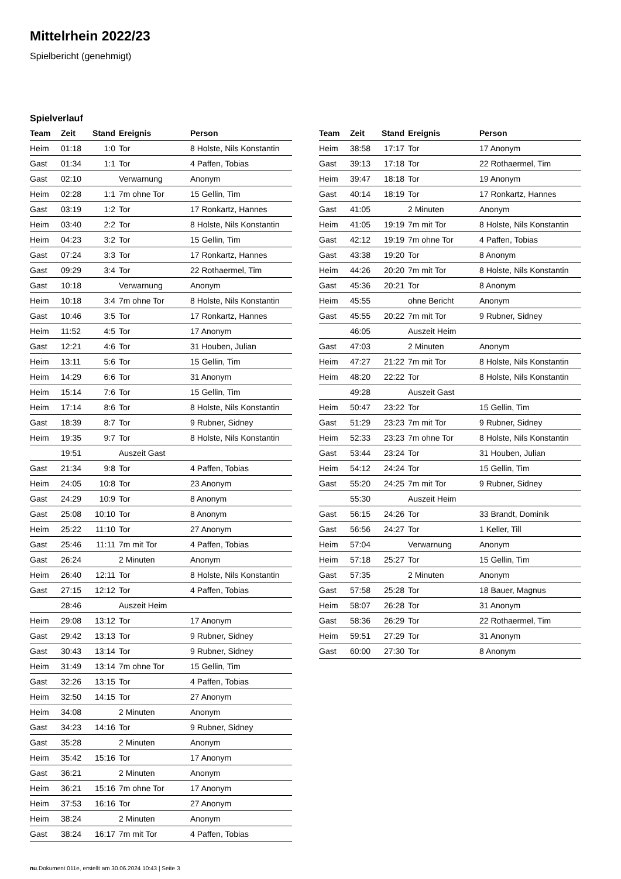Mittelrhein 2022/23
Spielbericht (genehmigt)
Spielverlauf
| Team | Zeit | Stand | Ereignis | Person |
| --- | --- | --- | --- | --- |
| Heim | 01:18 | 1:0 | Tor | 8 Holste, Nils Konstantin |
| Gast | 01:34 | 1:1 | Tor | 4 Paffen, Tobias |
| Gast | 02:10 | | Verwarnung | Anonym |
| Heim | 02:28 | 1:1 | 7m ohne Tor | 15 Gellin, Tim |
| Gast | 03:19 | 1:2 | Tor | 17 Ronkartz, Hannes |
| Heim | 03:40 | 2:2 | Tor | 8 Holste, Nils Konstantin |
| Heim | 04:23 | 3:2 | Tor | 15 Gellin, Tim |
| Gast | 07:24 | 3:3 | Tor | 17 Ronkartz, Hannes |
| Gast | 09:29 | 3:4 | Tor | 22 Rothaermel, Tim |
| Gast | 10:18 | | Verwarnung | Anonym |
| Heim | 10:18 | 3:4 | 7m ohne Tor | 8 Holste, Nils Konstantin |
| Gast | 10:46 | 3:5 | Tor | 17 Ronkartz, Hannes |
| Heim | 11:52 | 4:5 | Tor | 17 Anonym |
| Gast | 12:21 | 4:6 | Tor | 31 Houben, Julian |
| Heim | 13:11 | 5:6 | Tor | 15 Gellin, Tim |
| Heim | 14:29 | 6:6 | Tor | 31 Anonym |
| Heim | 15:14 | 7:6 | Tor | 15 Gellin, Tim |
| Heim | 17:14 | 8:6 | Tor | 8 Holste, Nils Konstantin |
| Gast | 18:39 | 8:7 | Tor | 9 Rubner, Sidney |
| Heim | 19:35 | 9:7 | Tor | 8 Holste, Nils Konstantin |
| | 19:51 | | Auszeit Gast | |
| Gast | 21:34 | 9:8 | Tor | 4 Paffen, Tobias |
| Heim | 24:05 | 10:8 | Tor | 23 Anonym |
| Gast | 24:29 | 10:9 | Tor | 8 Anonym |
| Gast | 25:08 | 10:10 | Tor | 8 Anonym |
| Heim | 25:22 | 11:10 | Tor | 27 Anonym |
| Gast | 25:46 | 11:11 | 7m mit Tor | 4 Paffen, Tobias |
| Gast | 26:24 | | 2 Minuten | Anonym |
| Heim | 26:40 | 12:11 | Tor | 8 Holste, Nils Konstantin |
| Gast | 27:15 | 12:12 | Tor | 4 Paffen, Tobias |
| | 28:46 | | Auszeit Heim | |
| Heim | 29:08 | 13:12 | Tor | 17 Anonym |
| Gast | 29:42 | 13:13 | Tor | 9 Rubner, Sidney |
| Gast | 30:43 | 13:14 | Tor | 9 Rubner, Sidney |
| Heim | 31:49 | 13:14 | 7m ohne Tor | 15 Gellin, Tim |
| Gast | 32:26 | 13:15 | Tor | 4 Paffen, Tobias |
| Heim | 32:50 | 14:15 | Tor | 27 Anonym |
| Heim | 34:08 | | 2 Minuten | Anonym |
| Gast | 34:23 | 14:16 | Tor | 9 Rubner, Sidney |
| Gast | 35:28 | | 2 Minuten | Anonym |
| Heim | 35:42 | 15:16 | Tor | 17 Anonym |
| Gast | 36:21 | | 2 Minuten | Anonym |
| Heim | 36:21 | 15:16 | 7m ohne Tor | 17 Anonym |
| Heim | 37:53 | 16:16 | Tor | 27 Anonym |
| Heim | 38:24 | | 2 Minuten | Anonym |
| Gast | 38:24 | 16:17 | 7m mit Tor | 4 Paffen, Tobias |
| Team | Zeit | Stand | Ereignis | Person |
| --- | --- | --- | --- | --- |
| Heim | 38:58 | 17:17 | Tor | 17 Anonym |
| Gast | 39:13 | 17:18 | Tor | 22 Rothaermel, Tim |
| Heim | 39:47 | 18:18 | Tor | 19 Anonym |
| Gast | 40:14 | 18:19 | Tor | 17 Ronkartz, Hannes |
| Gast | 41:05 | | 2 Minuten | Anonym |
| Heim | 41:05 | 19:19 | 7m mit Tor | 8 Holste, Nils Konstantin |
| Gast | 42:12 | 19:19 | 7m ohne Tor | 4 Paffen, Tobias |
| Gast | 43:38 | 19:20 | Tor | 8 Anonym |
| Heim | 44:26 | 20:20 | 7m mit Tor | 8 Holste, Nils Konstantin |
| Gast | 45:36 | 20:21 | Tor | 8 Anonym |
| Heim | 45:55 | | ohne Bericht | Anonym |
| Gast | 45:55 | 20:22 | 7m mit Tor | 9 Rubner, Sidney |
| | 46:05 | | Auszeit Heim | |
| Gast | 47:03 | | 2 Minuten | Anonym |
| Heim | 47:27 | 21:22 | 7m mit Tor | 8 Holste, Nils Konstantin |
| Heim | 48:20 | 22:22 | Tor | 8 Holste, Nils Konstantin |
| | 49:28 | | Auszeit Gast | |
| Heim | 50:47 | 23:22 | Tor | 15 Gellin, Tim |
| Gast | 51:29 | 23:23 | 7m mit Tor | 9 Rubner, Sidney |
| Heim | 52:33 | 23:23 | 7m ohne Tor | 8 Holste, Nils Konstantin |
| Gast | 53:44 | 23:24 | Tor | 31 Houben, Julian |
| Heim | 54:12 | 24:24 | Tor | 15 Gellin, Tim |
| Gast | 55:20 | 24:25 | 7m mit Tor | 9 Rubner, Sidney |
| | 55:30 | | Auszeit Heim | |
| Gast | 56:15 | 24:26 | Tor | 33 Brandt, Dominik |
| Gast | 56:56 | 24:27 | Tor | 1 Keller, Till |
| Heim | 57:04 | | Verwarnung | Anonym |
| Heim | 57:18 | 25:27 | Tor | 15 Gellin, Tim |
| Gast | 57:35 | | 2 Minuten | Anonym |
| Gast | 57:58 | 25:28 | Tor | 18 Bauer, Magnus |
| Heim | 58:07 | 26:28 | Tor | 31 Anonym |
| Gast | 58:36 | 26:29 | Tor | 22 Rothaermel, Tim |
| Heim | 59:51 | 27:29 | Tor | 31 Anonym |
| Gast | 60:00 | 27:30 | Tor | 8 Anonym |
nu.Dokument 011e, erstellt am 30.06.2024 10:43 | Seite 3